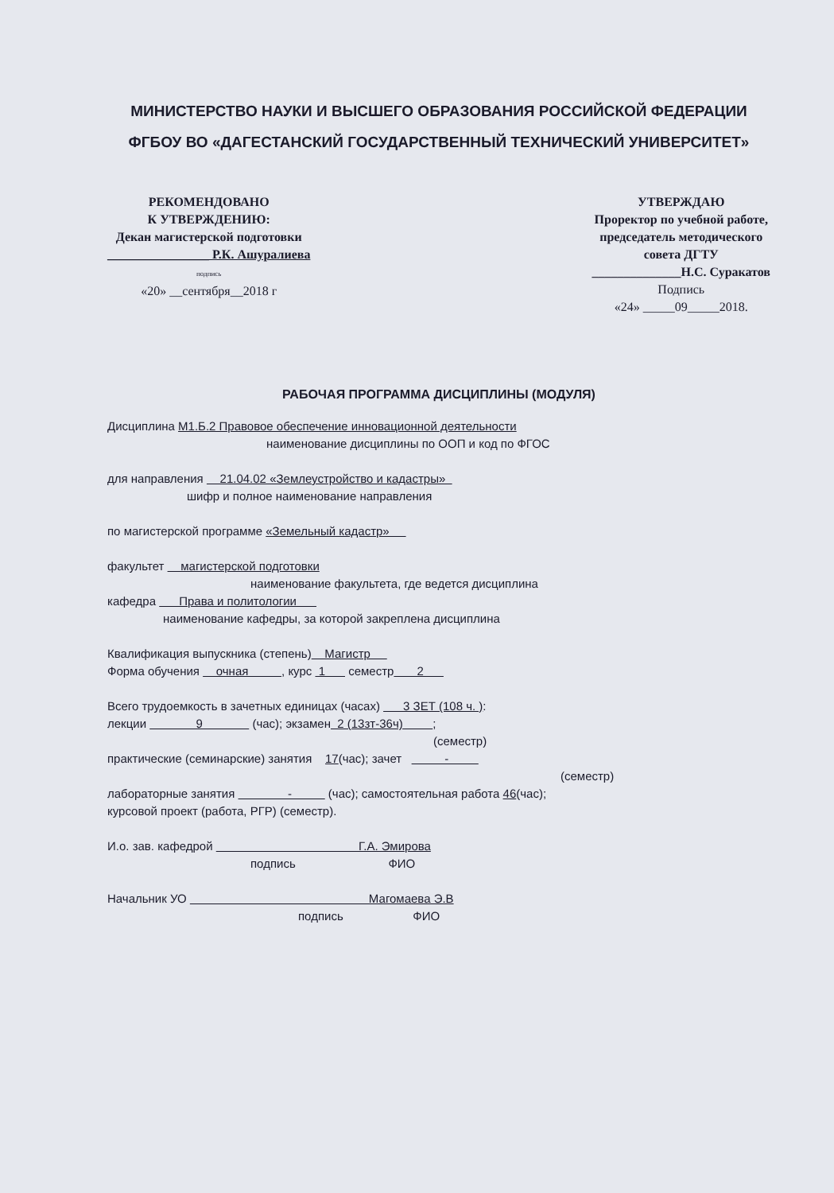МИНИСТЕРСТВО НАУКИ И ВЫСШЕГО ОБРАЗОВАНИЯ РОССИЙСКОЙ ФЕДЕРАЦИИ
ФГБОУ ВО «ДАГЕСТАНСКИЙ ГОСУДАРСТВЕННЫЙ ТЕХНИЧЕСКИЙ УНИВЕРСИТЕТ»
РЕКОМЕНДОВАНО
К УТВЕРЖДЕНИЮ:
Декан магистерской подготовки
________________ Р.К. Ашуралиева
подпись
«20» __сентября__2018 г
УТВЕРЖДАЮ
Проректор по учебной работе,
председатель методического
совета ДГТУ
______________Н.С. Суракатов
Подпись
«24» _____09_____2018.
РАБОЧАЯ ПРОГРАММА ДИСЦИПЛИНЫ (МОДУЛЯ)
Дисциплина М1.Б.2 Правовое обеспечение инновационной деятельности
наименование дисциплины по ООП и код по ФГОС
для направления 21.04.02 «Землеустройство и кадастры»
шифр и полное наименование направления
по магистерской программе «Земельный кадастр»
факультет магистерской подготовки
наименование факультета, где ведется дисциплина
кафедра Права и политологии
наименование кафедры, за которой закреплена дисциплина
Квалификация выпускника (степень) Магистр
Форма обучения очная , курс 1 семестр 2
Всего трудоемкость в зачетных единицах (часах) 3 ЗЕТ (108 ч. ):
лекции 9 (час); экзамен 2 (13зт-36ч) ;
(семестр)
практические (семинарские) занятия 17(час); зачет -
(семестр)
лабораторные занятия - (час); самостоятельная работа 46(час);
курсовой проект (работа, РГР) (семестр).
И.о. зав. кафедрой Г.А. Эмирова
подпись ФИО
Начальник УО Магомаева Э.В
подпись ФИО